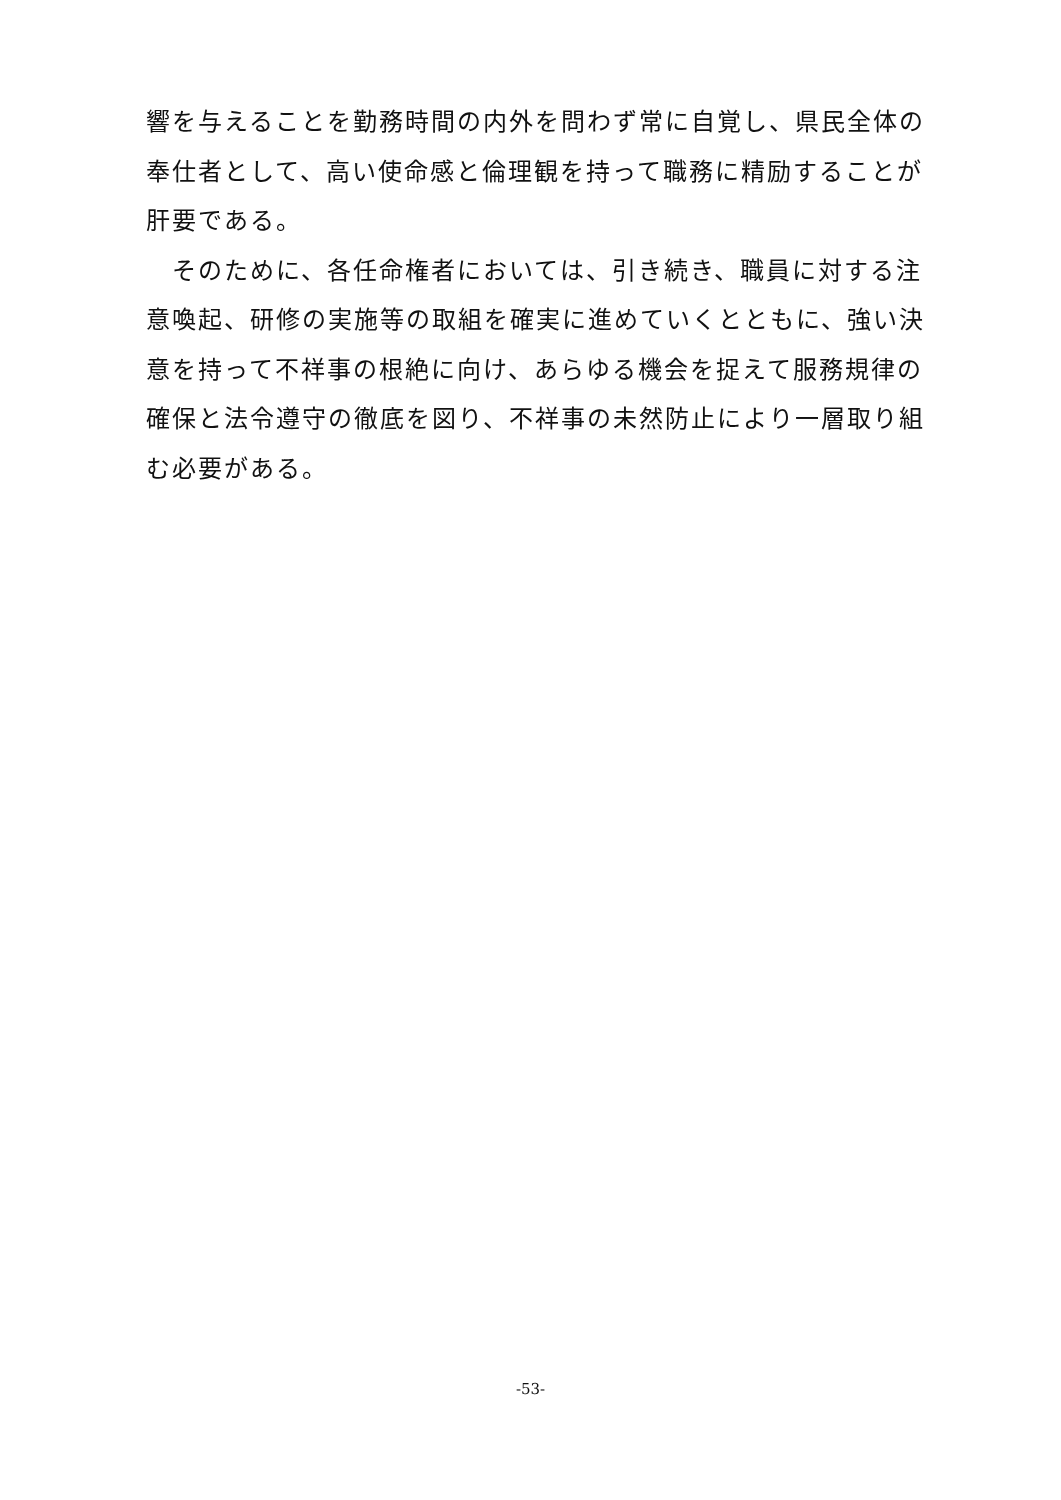響を与えることを勤務時間の内外を問わず常に自覚し、県民全体の奉仕者として、高い使命感と倫理観を持って職務に精励することが肝要である。
　そのために、各任命権者においては、引き続き、職員に対する注意喚起、研修の実施等の取組を確実に進めていくとともに、強い決意を持って不祥事の根絶に向け、あらゆる機会を捉えて服務規律の確保と法令遵守の徹底を図り、不祥事の未然防止により一層取り組む必要がある。
-53-